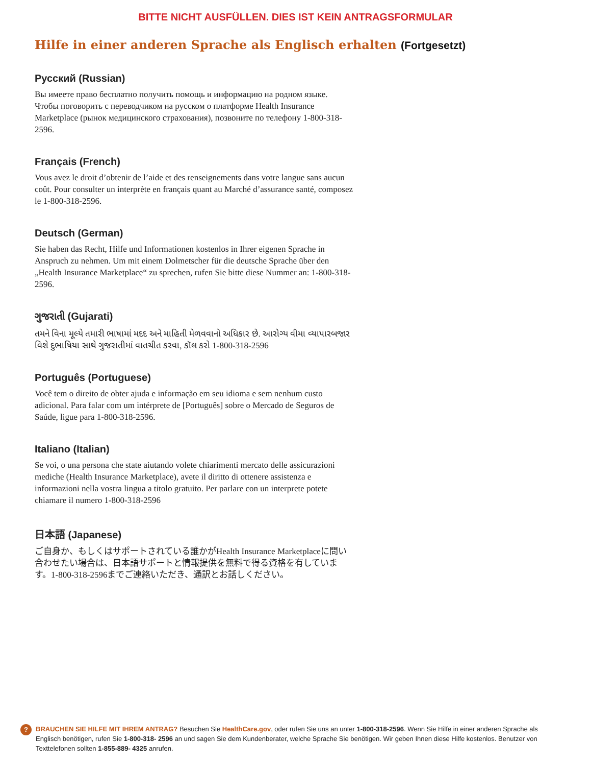BITTE NICHT AUSFÜLLEN. DIES IST KEIN ANTRAGSFORMULAR
Hilfe in einer anderen Sprache als Englisch erhalten (Fortgesetzt)
Русский (Russian)
Вы имеете право бесплатно получить помощь и информацию на родном языке. Чтобы поговорить с переводчиком на русском о платформе Health Insurance Marketplace (рынок медицинского страхования), позвоните по телефону 1-800-318-2596.
Français (French)
Vous avez le droit d’obtenir de l’aide et des renseignements dans votre langue sans aucun coût. Pour consulter un interprète en français quant au Marché d’assurance santé, composez le 1-800-318-2596.
Deutsch (German)
Sie haben das Recht, Hilfe und Informationen kostenlos in Ihrer eigenen Sprache in Anspruch zu nehmen. Um mit einem Dolmetscher für die deutsche Sprache über den „Health Insurance Marketplace“ zu sprechen, rufen Sie bitte diese Nummer an: 1-800-318-2596.
ગુજરાતી (Gujarati)
તમને વિના મૂલ્યે તમારી ભાષામાં મદદ અને માહિતી મેળવવાનો અધિકાર છે. આરોગ્ય વીમા વ્યાપારબજાર વિશે દુભાષિયા સાથે ગુજરાતીમાં વાતચીત કરવા, કૉલ કરો 1-800-318-2596
Português (Portuguese)
Você tem o direito de obter ajuda e informação em seu idioma e sem nenhum custo adicional. Para falar com um intérprete de [Português] sobre o Mercado de Seguros de Saúde, ligue para 1-800-318-2596.
Italiano (Italian)
Se voi, o una persona che state aiutando volete chiarimenti mercato delle assicurazioni mediche (Health Insurance Marketplace), avete il diritto di ottenere assistenza e informazioni nella vostra lingua a titolo gratuito. Per parlare con un interprete potete chiamare il numero 1-800-318-2596
日本語 (Japanese)
ご自身か、もしくはサポートされている誰かがHealth Insurance Marketplaceに問い合わせたい場合は、日本語サポートと情報提供を無料で得る資格を有しています。1-800-318-2596までご連絡いただき、通訳とお話しください。
?
BRAUCHEN SIE HILFE MIT IHREM ANTRAG? Besuchen Sie HealthCare.gov, oder rufen Sie uns an unter 1-800-318-2596. Wenn Sie Hilfe in einer anderen Sprache als Englisch benötigen, rufen Sie 1-800-318- 2596 an und sagen Sie dem Kundenberater, welche Sprache Sie benötigen. Wir geben Ihnen diese Hilfe kostenlos. Benutzer von Texttelefonen sollten 1-855-889- 4325 anrufen.